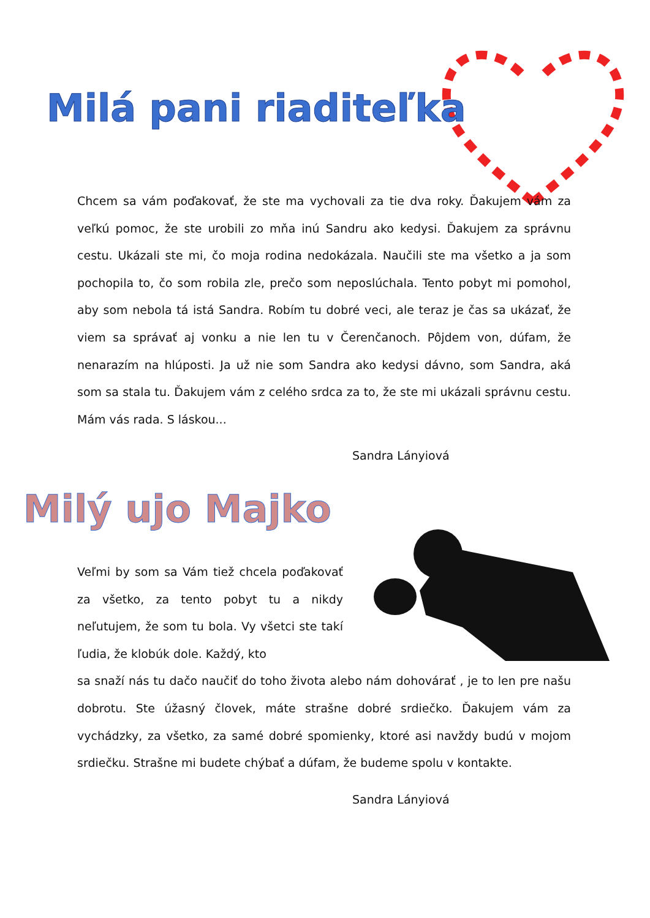Milá pani riaditeľka
Chcem sa vám poďakovať, že ste ma vychovali za tie dva roky. Ďakujem vám za veľkú pomoc, že ste urobili zo mňa inú Sandru ako kedysi. Ďakujem za správnu cestu. Ukázali ste mi, čo moja rodina nedokázala. Naučili ste ma všetko a ja som pochopila to, čo som robila zle, prečo som neposlúchala. Tento pobyt mi pomohol, aby som nebola tá istá Sandra. Robím tu dobré veci, ale teraz je čas sa ukázať, že viem sa správať aj vonku a nie len tu v Čerenčanoch. Pôjdem von, dúfam, že nenarazím na hlúposti. Ja už nie som Sandra ako kedysi dávno, som Sandra, aká som sa stala tu. Ďakujem vám z celého srdca za to, že ste mi ukázali správnu cestu. Mám vás rada. S láskou...
Sandra Lányiová
Milý ujo Majko
Veľmi by som sa Vám tiež chcela poďakovať za všetko, za tento pobyt tu a nikdy neľutujem, že som tu bola. Vy všetci ste takí ľudia, že klobúk dole. Každý, kto
sa snaží nás tu dačo naučiť do toho života alebo nám dohovárať , je to len pre našu dobrotu. Ste úžasný človek, máte strašne dobré srdiečko. Ďakujem vám za vychádzky, za všetko, za samé dobré spomienky, ktoré asi navždy budú v mojom srdiečku. Strašne mi budete chýbať a dúfam, že budeme spolu v kontakte.
Sandra Lányiová